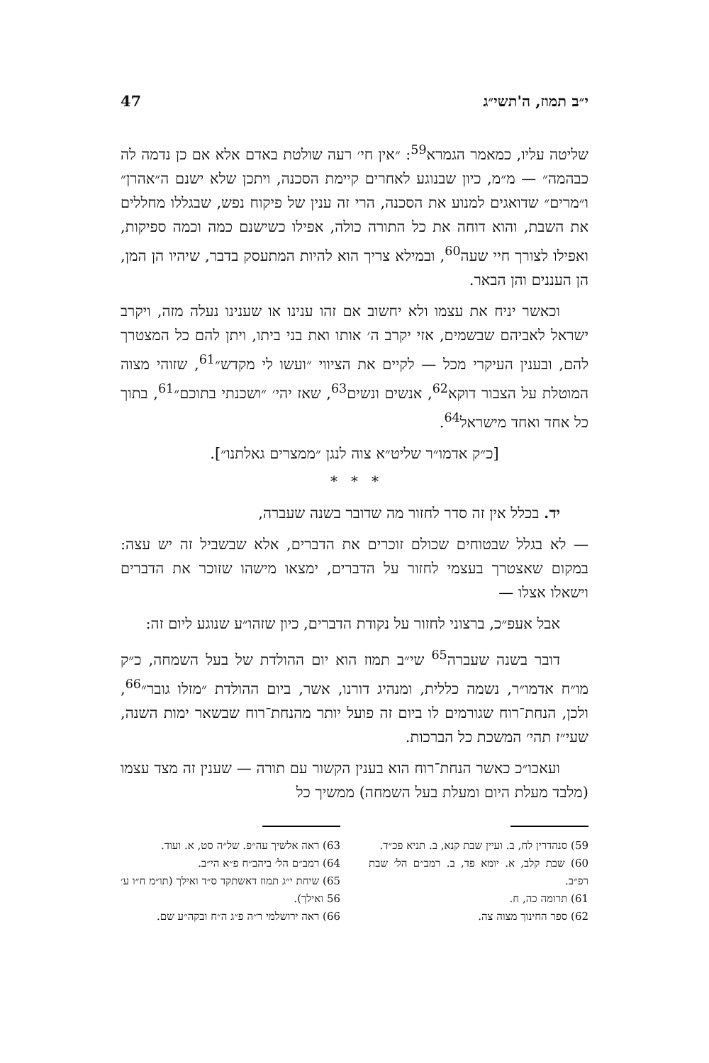י״ב תמוז, ה'תשי״ג 47
שליטה עליו, כמאמר הגמרא<sup>59</sup>: ״אין חי׳ רעה שולטת באדם אלא אם כן נדמה לה כבהמה״ — מ״מ, כיון שבנוגע לאחרים קיימת הסכנה, ויתכן שלא ישנם ה״אהרן״ ו״מרים״ שדואגים למנוע את הסכנה, הרי זה ענין של פיקוח נפש, שבגללו מחללים את השבת, והוא דוחה את כל התורה כולה, אפילו כשישנם כמה וכמה ספיקות, ואפילו לצורך חיי שעה<sup>60</sup>, ובמילא צריך הוא להיות המתעסק בדבר, שיהיו הן המן, הן העננים והן הבאר.
וכאשר יניח את עצמו ולא יחשוב אם זהו ענינו או שענינו נעלה מזה, ויקרב ישראל לאביהם שבשמים, אזי יקרב ה׳ אותו ואת בני ביתו, ויתן להם כל המצטרך להם, ובענין העיקרי מכל — לקיים את הציווי ״ועשו לי מקדש״<sup>61</sup>, שזוהי מצוה המוטלת על הצבור דוקא<sup>62</sup>, אנשים ונשים<sup>63</sup>, שאז יהי׳ ״ושכנתי בתוכם״<sup>61</sup>, בתוך כל אחד ואחד מישראל<sup>64</sup>.
[כ״ק אדמו״ר שליט״א צוה לנגן ״ממצרים גאלתנו״].
* * *
יד. בכלל אין זה סדר לחזור מה שדובר בשנה שעברה,
— לא בגלל שבטוחים שכולם זוכרים את הדברים, אלא שבשביל זה יש עצה: במקום שאצטרך בעצמי לחזור על הדברים, ימצאו מישהו שזוכר את הדברים וישאלו אצלו —
אבל אעפ״כ, ברצוני לחזור על נקודת הדברים, כיון שזהו״ע שנוגע ליום זה:
דובר בשנה שעברה<sup>65</sup> שי״ב תמוז הוא יום ההולדת של בעל השמחה, כ״ק מו״ח אדמו״ר, נשמה כללית, ומנהיג דורנו, אשר, ביום ההולדת ״מזלו גובר״<sup>66</sup>, ולכן, הנחת־רוח שגורמים לו ביום זה פועל יותר מהנחת־רוח שבשאר ימות השנה, שעי״ז תהי׳ המשכת כל הברכות.
ועאכו״כ כאשר הנחת־רוח הוא בענין הקשור עם תורה — שענין זה מצד עצמו (מלבד מעלת היום ומעלת בעל השמחה) ממשיך כל
59) סנהדרין לח, ב. ועיין שבת קנא, ב. תניא פכ״ד.
60) שבת קלב, א. יומא פד, ב. רמב״ם הל׳ שבת רפ״ב.
61) תרומה כה, ח.
62) ספר החינוך מצוה צה.
63) ראה אלשיך עה״פ. של״ה סט, א. ועוד.
64) רמב״ם הל׳ ביהב״ח פ״א הי״ב.
65) שיחת י״ג תמוז דאשתקד ס״ד ואילך (תו״מ ח״ו ע׳ 56 ואילך).
66) ראה ירושלמי ר״ה פ״ג ה״ח ובקה״ע שם.